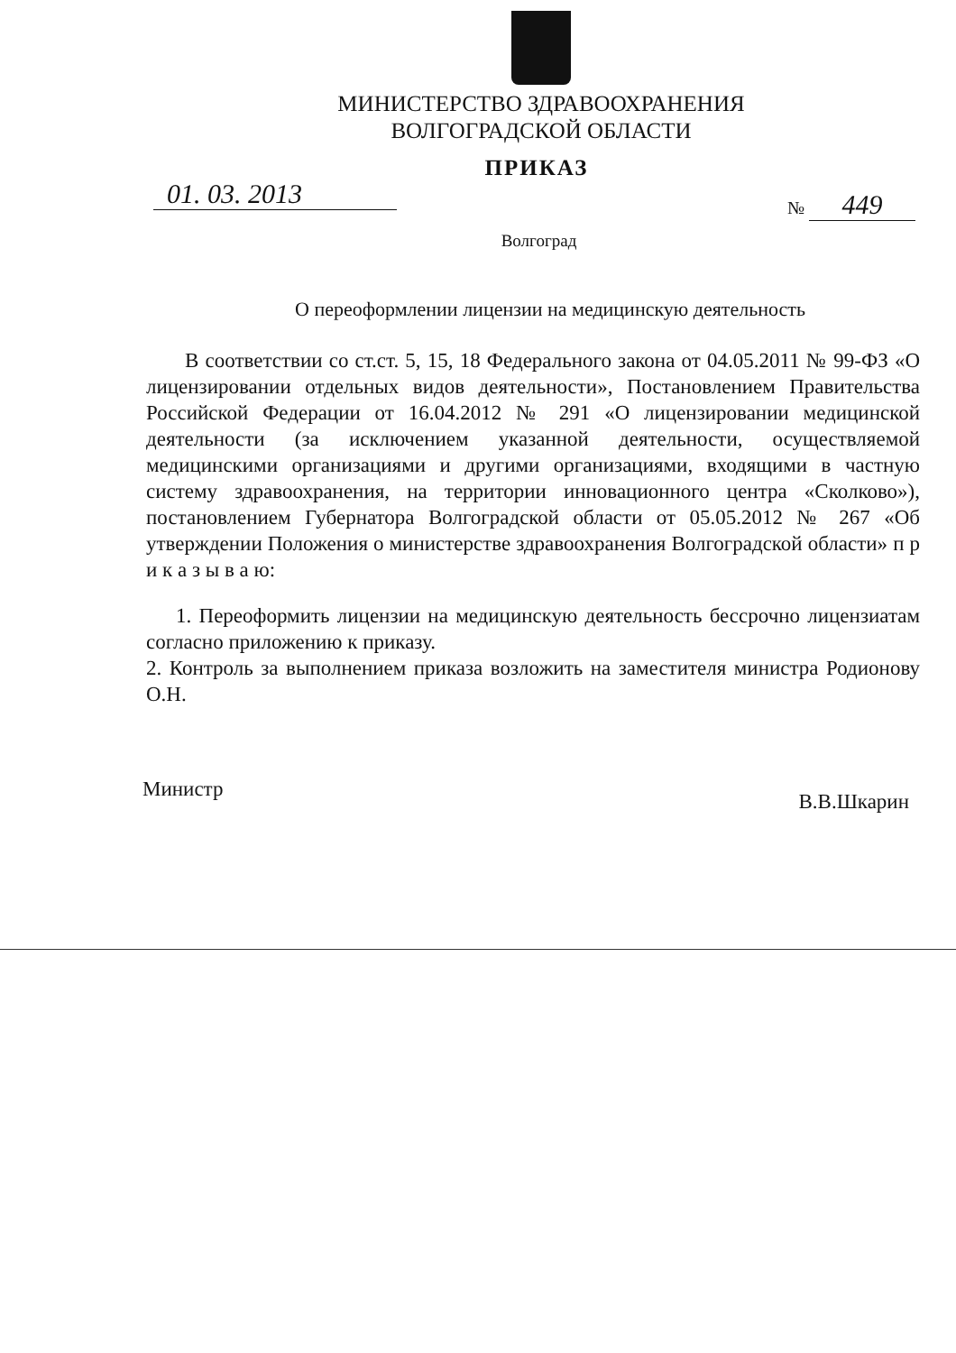МИНИСТЕРСТВО ЗДРАВООХРАНЕНИЯ
ВОЛГОГРАДСКОЙ ОБЛАСТИ
ПРИКАЗ
01. 03. 2013 № 449
Волгоград
О переоформлении лицензии на медицинскую деятельность
В соответствии со ст.ст. 5, 15, 18 Федерального закона от 04.05.2011 № 99-ФЗ «О лицензировании отдельных видов деятельности», Постановлением Правительства Российской Федерации от 16.04.2012 № 291 «О лицензировании медицинской деятельности (за исключением указанной деятельности, осуществляемой медицинскими организациями и другими организациями, входящими в частную систему здравоохранения, на территории инновационного центра «Сколково»), постановлением Губернатора Волгоградской области от 05.05.2012 № 267 «Об утверждении Положения о министерстве здравоохранения Волгоградской области» п р и к а з ы в а ю:
1. Переоформить лицензии на медицинскую деятельность бессрочно лицензиатам согласно приложению к приказу.
2. Контроль за выполнением приказа возложить на заместителя министра Родионову О.Н.
Министр В.В.Шкарин